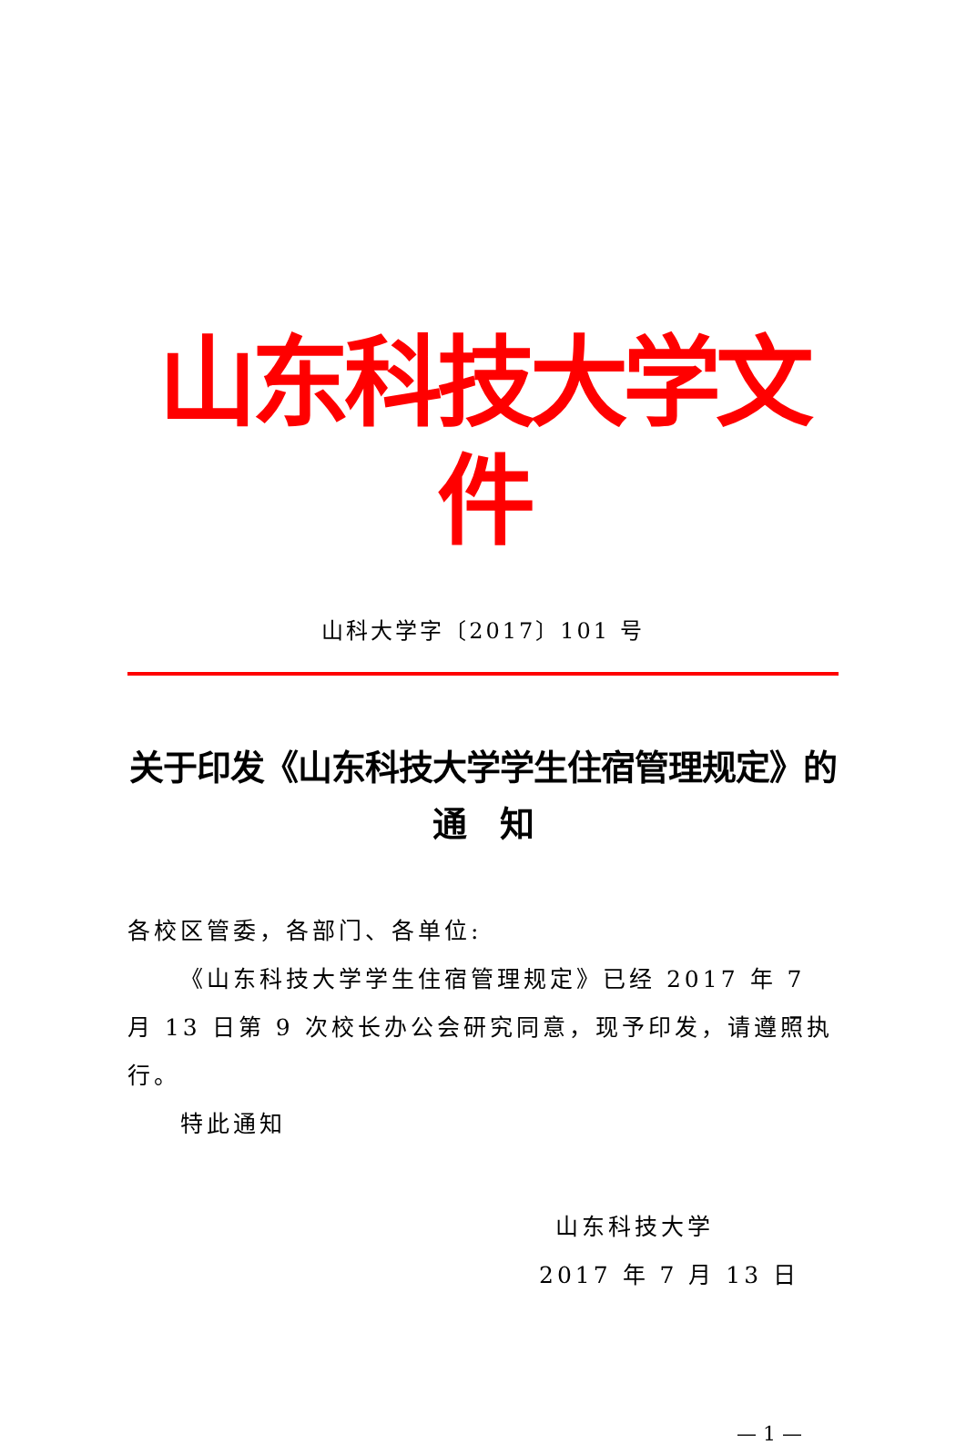山东科技大学文件
山科大学字〔2017〕101 号
关于印发《山东科技大学学生住宿管理规定》的
通　知
各校区管委，各部门、各单位:
《山东科技大学学生住宿管理规定》已经 2017 年 7 月 13 日第 9 次校长办公会研究同意，现予印发，请遵照执行。
特此通知
山东科技大学
2017 年 7 月 13 日
— 1 —